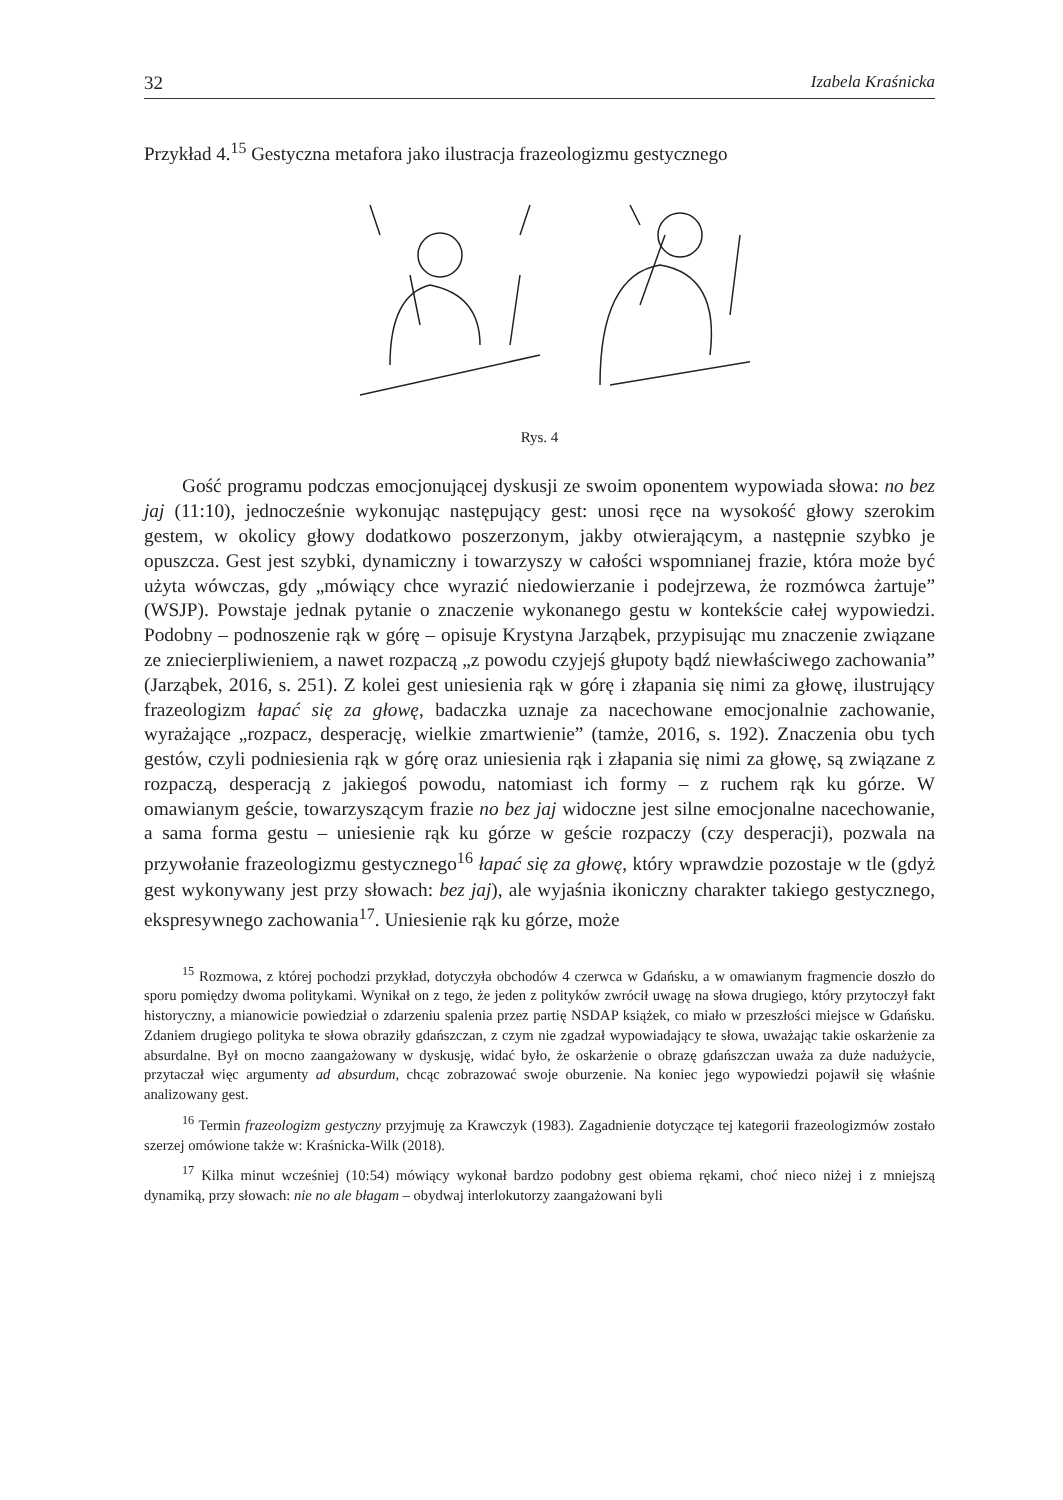32 Izabela Kraśnicka
Przykład 4.<sup>15</sup> Gestyczna metafora jako ilustracja frazeologizmu gestycznego
Rys. 4
Gość programu podczas emocjonującej dyskusji ze swoim oponentem wypowiada słowa: no bez jaj (11:10), jednocześnie wykonując następujący gest: unosi ręce na wysokość głowy szerokim gestem, w okolicy głowy dodatkowo poszerzonym, jakby otwierającym, a następnie szybko je opuszcza. Gest jest szybki, dynamiczny i towarzyszy w całości wspomnianej frazie, która może być użyta wówczas, gdy „mówiący chce wyrazić niedowierzanie i podejrzewa, że rozmówca żartuje” (WSJP). Powstaje jednak pytanie o znaczenie wykonanego gestu w kontekście całej wypowiedzi. Podobny – podnoszenie rąk w górę – opisuje Krystyna Jarząbek, przypisując mu znaczenie związane ze zniecierpliwieniem, a nawet rozpaczą „z powodu czyjejś głupoty bądź niewłaściwego zachowania” (Jarząbek, 2016, s. 251). Z kolei gest uniesienia rąk w górę i złapania się nimi za głowę, ilustrujący frazeologizm łapać się za głowę, badaczka uznaje za nacechowane emocjonalnie zachowanie, wyrażające „rozpacz, desperację, wielkie zmartwienie” (tamże, 2016, s. 192). Znaczenia obu tych gestów, czyli podniesienia rąk w górę oraz uniesienia rąk i złapania się nimi za głowę, są związane z rozpaczą, desperacją z jakiegoś powodu, natomiast ich formy – z ruchem rąk ku górze. W omawianym geście, towarzyszącym frazie no bez jaj widoczne jest silne emocjonalne nacechowanie, a sama forma gestu – uniesienie rąk ku górze w geście rozpaczy (czy desperacji), pozwala na przywołanie frazeologizmu gestycznego<sup>16</sup> łapać się za głowę, który wprawdzie pozostaje w tle (gdyż gest wykonywany jest przy słowach: bez jaj), ale wyjaśnia ikoniczny charakter takiego gestycznego, ekspresywnego zachowania<sup>17</sup>. Uniesienie rąk ku górze, może
<sup>15</sup> Rozmowa, z której pochodzi przykład, dotyczyła obchodów 4 czerwca w Gdańsku, a w omawianym fragmencie doszło do sporu pomiędzy dwoma politykami. Wynikał on z tego, że jeden z polityków zwrócił uwagę na słowa drugiego, który przytoczył fakt historyczny, a mianowicie powiedział o zdarzeniu spalenia przez partię NSDAP książek, co miało w przeszłości miejsce w Gdańsku. Zdaniem drugiego polityka te słowa obraziły gdańszczan, z czym nie zgadzał wypowiadający te słowa, uważając takie oskarżenie za absurdalne. Był on mocno zaangażowany w dyskusję, widać było, że oskarżenie o obrazę gdańszczan uważa za duże nadużycie, przytaczał więc argumenty ad absurdum, chcąc zobrazować swoje oburzenie. Na koniec jego wypowiedzi pojawił się właśnie analizowany gest.
<sup>16</sup> Termin frazeologizm gestyczny przyjmuję za Krawczyk (1983). Zagadnienie dotyczące tej kategorii frazeologizmów zostało szerzej omówione także w: Kraśnicka-Wilk (2018).
<sup>17</sup> Kilka minut wcześniej (10:54) mówiący wykonał bardzo podobny gest obiema rękami, choć nieco niżej i z mniejszą dynamiką, przy słowach: nie no ale błagam – obydwaj interlokutorzy zaangażowani byli